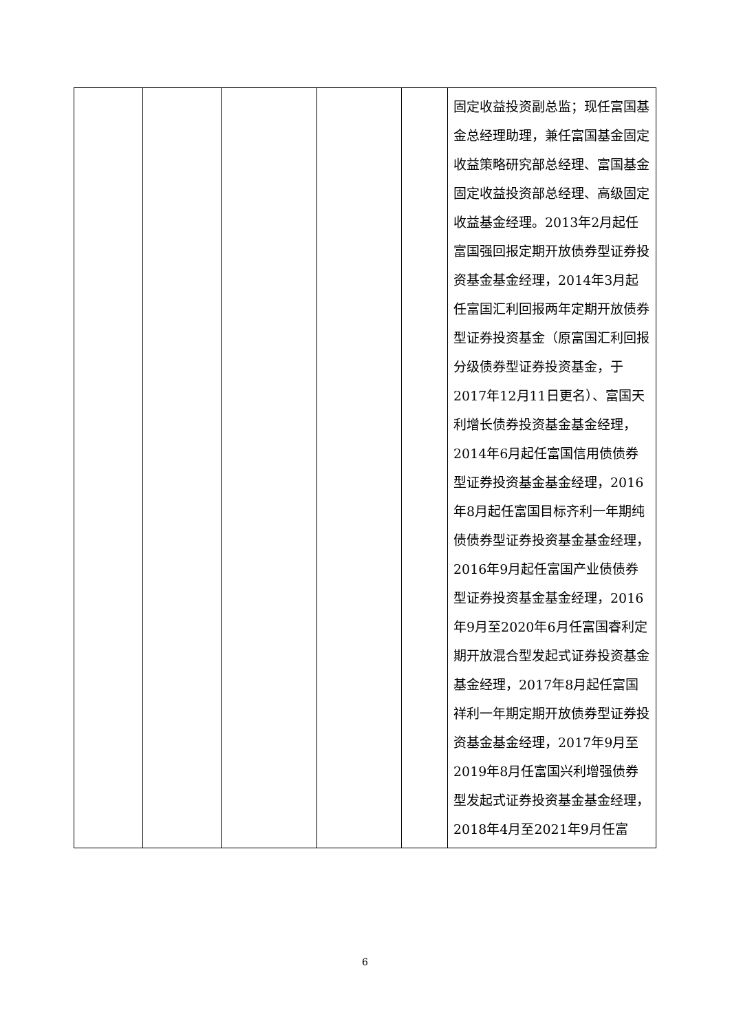| | | | | | 固定收益投资副总监；现任富国基金总经理助理，兼任富国基金固定收益策略研究部总经理、富国基金固定收益投资部总经理、高级固定收益基金经理。2013年2月起任富国强回报定期开放债券型证券投资基金基金经理，2014年3月起任富国汇利回报两年定期开放债券型证券投资基金（原富国汇利回报分级债券型证券投资基金，于2017年12月11日更名）、富国天利增长债券投资基金基金经理，2014年6月起任富国信用债债券型证券投资基金基金经理，2016年8月起任富国目标齐利一年期纯债债券型证券投资基金基金经理，2016年9月起任富国产业债债券型证券投资基金基金经理，2016年9月至2020年6月任富国睿利定期开放混合型发起式证券投资基金基金经理，2017年8月起任富国祥利一年期定期开放债券型证券投资基金基金经理，2017年9月至2019年8月任富国兴利增强债券型发起式证券投资基金基金经理，2018年4月至2021年9月任富 |
6